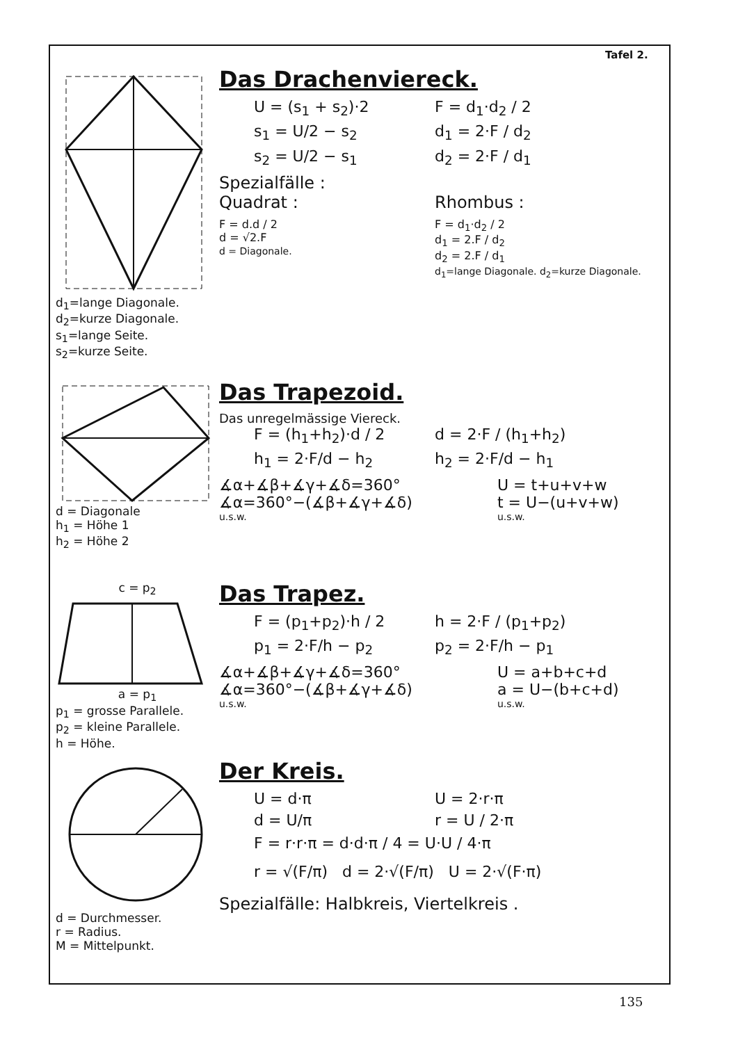Tafel 2.
d<sub>1</sub>=lange Diagonale.
d<sub>2</sub>=kurze Diagonale.
s<sub>1</sub>=lange Seite.
s<sub>2</sub>=kurze Seite.
Das Drachenviereck.
U = (s<sub>1</sub> + s<sub>2</sub>)·2
F = d<sub>1</sub>·d<sub>2</sub> / 2
s<sub>1</sub> = U/2 − s<sub>2</sub>
d<sub>1</sub> = 2·F / d<sub>2</sub>
s<sub>2</sub> = U/2 − s<sub>1</sub>
d<sub>2</sub> = 2·F / d<sub>1</sub>
Spezialfälle :
Quadrat : Rhombus :
F = d.d / 2
d = √2.F
d = Diagonale.
F = d<sub>1</sub>·d<sub>2</sub> / 2
d<sub>1</sub> = 2.F / d<sub>2</sub>
d<sub>2</sub> = 2.F / d<sub>1</sub>
d<sub>1</sub>=lange Diagonale. d<sub>2</sub>=kurze Diagonale.
d = Diagonale
h<sub>1</sub> = Höhe 1
h<sub>2</sub> = Höhe 2
Das Trapezoid.
Das unregelmässige Viereck.
F = (h<sub>1</sub>+h<sub>2</sub>)·d / 2
d = 2·F / (h<sub>1</sub>+h<sub>2</sub>)
h<sub>1</sub> = 2·F/d − h<sub>2</sub>
h<sub>2</sub> = 2·F/d − h<sub>1</sub>
∡α+∡β+∡γ+∡δ=360°
U = t+u+v+w
∡α=360°−(∡β+∡γ+∡δ)
t = U−(u+v+w)
u.s.w.
u.s.w.
c = p<sub>2</sub>
a = p<sub>1</sub>
p<sub>1</sub> = grosse Parallele.
p<sub>2</sub> = kleine Parallele.
h = Höhe.
Das Trapez.
F = (p<sub>1</sub>+p<sub>2</sub>)·h / 2
h = 2·F / (p<sub>1</sub>+p<sub>2</sub>)
p<sub>1</sub> = 2·F/h − p<sub>2</sub>
p<sub>2</sub> = 2·F/h − p<sub>1</sub>
∡α+∡β+∡γ+∡δ=360°
U = a+b+c+d
∡α=360°−(∡β+∡γ+∡δ)
a = U−(b+c+d)
u.s.w.
u.s.w.
d = Durchmesser.
r = Radius.
M = Mittelpunkt.
Der Kreis.
U = d·π
U = 2·r·π
d = U/π
r = U / 2·π
F = r·r·π = d·d·π / 4 = U·U / 4·π
r = √(F/π) d = 2·√(F/π) U = 2·√(F·π)
Spezialfälle: Halbkreis, Viertelkreis .
135